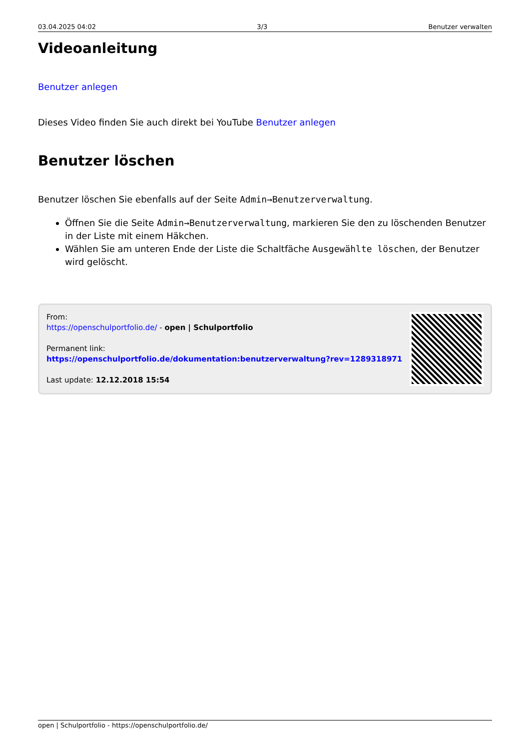03.04.2025 04:02 3/3 Benutzer verwalten
Videoanleitung
Benutzer anlegen
Dieses Video finden Sie auch direkt bei YouTube Benutzer anlegen
Benutzer löschen
Benutzer löschen Sie ebenfalls auf der Seite Admin→Benutzerverwaltung.
Öffnen Sie die Seite Admin→Benutzerverwaltung, markieren Sie den zu löschenden Benutzer in der Liste mit einem Häkchen.
Wählen Sie am unteren Ende der Liste die Schaltfäche Ausgewählte löschen, der Benutzer wird gelöscht.
From:
https://openschulportfolio.de/ - open | Schulportfolio
Permanent link:
https://openschulportfolio.de/dokumentation:benutzerverwaltung?rev=1289318971
Last update: 12.12.2018 15:54
open | Schulportfolio - https://openschulportfolio.de/